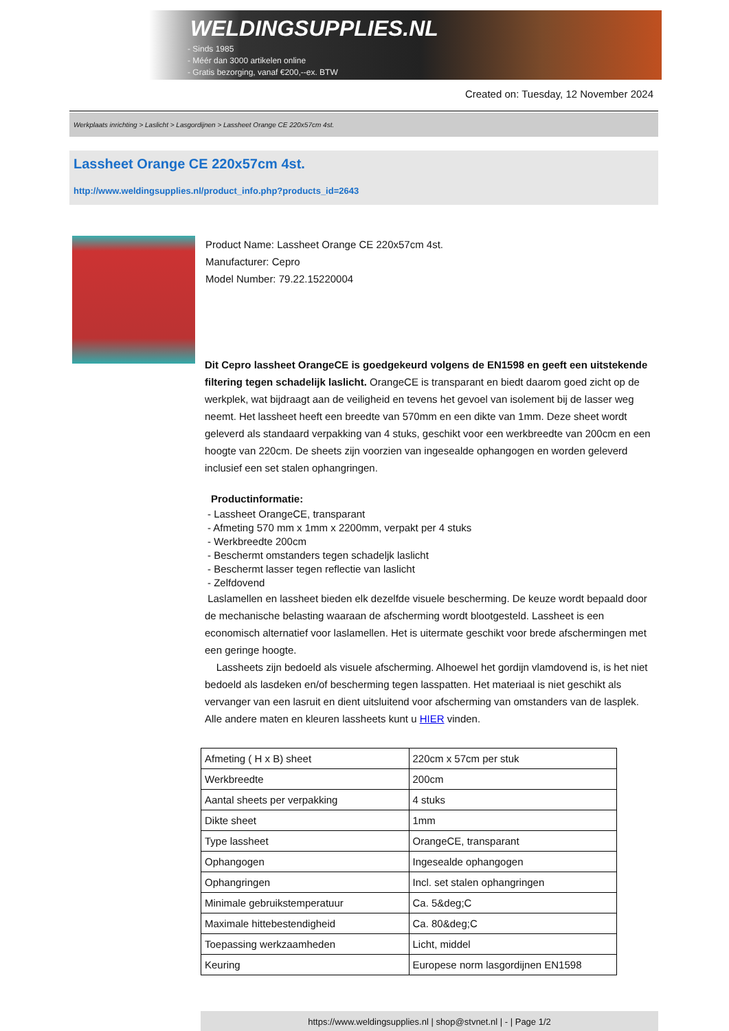WELDINGSUPPLIES.NL
- Sinds 1985
- Méér dan 3000 artikelen online
- Gratis bezorging, vanaf €200,--ex. BTW
Created on: Tuesday, 12 November 2024
Werkplaats inrichting > Laslicht > Lasgordijnen > Lassheet Orange CE 220x57cm 4st.
Lassheet Orange CE 220x57cm 4st.
http://www.weldingsupplies.nl/product_info.php?products_id=2643
Product Name: Lassheet Orange CE 220x57cm 4st.
Manufacturer: Cepro
Model Number: 79.22.15220004
Dit Cepro lassheet OrangeCE is goedgekeurd volgens de EN1598 en geeft een uitstekende filtering tegen schadelijk laslicht. OrangeCE is transparant en biedt daarom goed zicht op de werkplek, wat bijdraagt aan de veiligheid en tevens het gevoel van isolement bij de lasser weg neemt. Het lassheet heeft een breedte van 570mm en een dikte van 1mm. Deze sheet wordt geleverd als standaard verpakking van 4 stuks, geschikt voor een werkbreedte van 200cm en een hoogte van 220cm. De sheets zijn voorzien van ingesealde ophangogen en worden geleverd inclusief een set stalen ophangringen.
Productinformatie:
- Lassheet OrangeCE, transparant
- Afmeting 570 mm x 1mm x 2200mm, verpakt per 4 stuks
- Werkbreedte 200cm
- Beschermt omstanders tegen schadeljk laslicht
- Beschermt lasser tegen reflectie van laslicht
- Zelfdovend
Laslamellen en lassheet bieden elk dezelfde visuele bescherming. De keuze wordt bepaald door de mechanische belasting waaraan de afscherming wordt blootgesteld. Lassheet is een economisch alternatief voor laslamellen. Het is uitermate geschikt voor brede afschermingen met een geringe hoogte.
Lassheets zijn bedoeld als visuele afscherming. Alhoewel het gordijn vlamdovend is, is het niet bedoeld als lasdeken en/of bescherming tegen lasspatten. Het materiaal is niet geschikt als vervanger van een lasruit en dient uitsluitend voor afscherming van omstanders van de lasplek.
Alle andere maten en kleuren lassheets kunt u HIER vinden.
| Afmeting ( H x B) sheet | 220cm x 57cm per stuk |
| Werkbreedte | 200cm |
| Aantal sheets per verpakking | 4 stuks |
| Dikte sheet | 1mm |
| Type lassheet | OrangeCE, transparant |
| Ophangogen | Ingesealde ophangogen |
| Ophangringen | Incl. set stalen ophangringen |
| Minimale gebruikstemperatuur | Ca. 5&deg;C |
| Maximale hittebestendigheid | Ca. 80&deg;C |
| Toepassing werkzaamheden | Licht, middel |
| Keuring | Europese norm lasgordijnen EN1598 |
https://www.weldingsupplies.nl | shop@stvnet.nl | - | Page 1/2